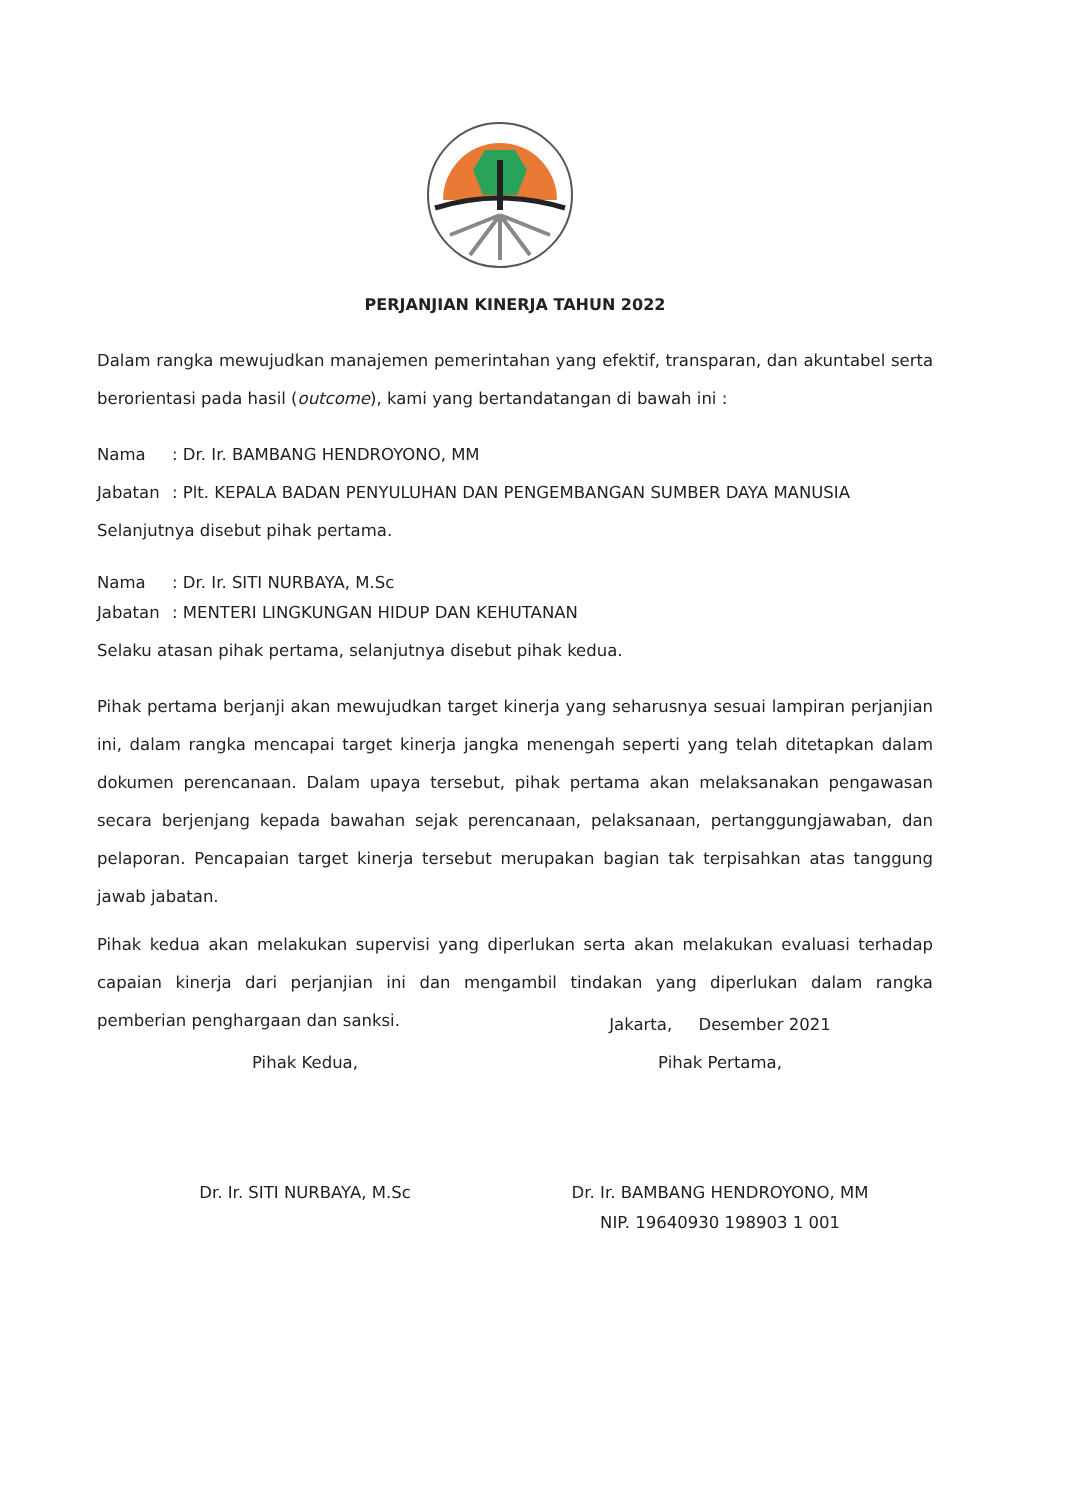PERJANJIAN KINERJA TAHUN 2022
Dalam rangka mewujudkan manajemen pemerintahan yang efektif, transparan, dan akuntabel serta berorientasi pada hasil (outcome), kami yang bertandatangan di bawah ini :
Nama: Dr. Ir. BAMBANG HENDROYONO, MM
Jabatan: Plt. KEPALA BADAN PENYULUHAN DAN PENGEMBANGAN SUMBER DAYA MANUSIA
Selanjutnya disebut pihak pertama.
Nama: Dr. Ir. SITI NURBAYA, M.Sc
Jabatan: MENTERI LINGKUNGAN HIDUP DAN KEHUTANAN
Selaku atasan pihak pertama, selanjutnya disebut pihak kedua.
Pihak pertama berjanji akan mewujudkan target kinerja yang seharusnya sesuai lampiran perjanjian ini, dalam rangka mencapai target kinerja jangka menengah seperti yang telah ditetapkan dalam dokumen perencanaan. Dalam upaya tersebut, pihak pertama akan melaksanakan pengawasan secara berjenjang kepada bawahan sejak perencanaan, pelaksanaan, pertanggungjawaban, dan pelaporan. Pencapaian target kinerja tersebut merupakan bagian tak terpisahkan atas tanggung jawab jabatan.
Pihak kedua akan melakukan supervisi yang diperlukan serta akan melakukan evaluasi terhadap capaian kinerja dari perjanjian ini dan mengambil tindakan yang diperlukan dalam rangka pemberian penghargaan dan sanksi.
Jakarta, Desember 2021
Pihak Kedua, Pihak Pertama,
Dr. Ir. SITI NURBAYA, M.Sc
Dr. Ir. BAMBANG HENDROYONO, MM
NIP. 19640930 198903 1 001